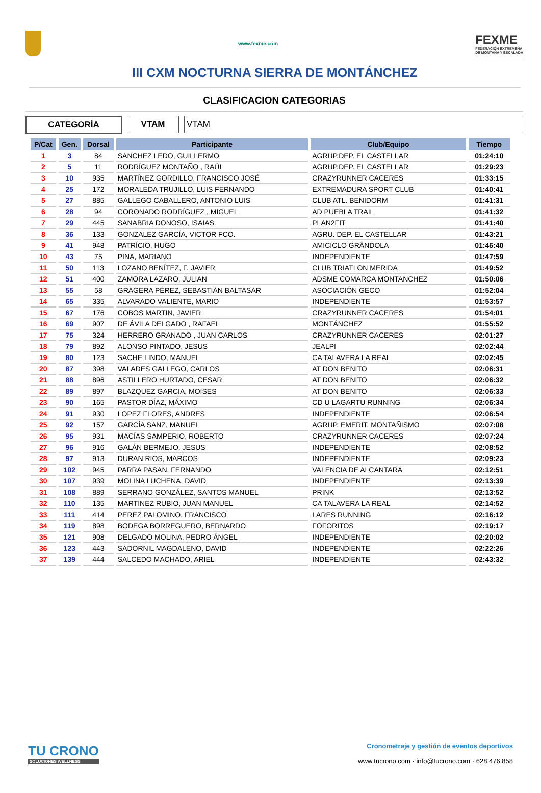www.fexme.com
FEXME
FEDERACIÓN EXTREMEÑA
DE MONTAÑA Y ESCALADA
III CXM NOCTURNA SIERRA DE MONTÁNCHEZ
CLASIFICACION CATEGORIAS
CATEGORÍA VTAM VTAM
| P/Cat | Gen. | Dorsal | Participante | Club/Equipo | Tiempo |
| --- | --- | --- | --- | --- | --- |
| 1 | 3 | 84 | SANCHEZ LEDO, GUILLERMO | AGRUP.DEP. EL CASTELLAR | 01:24:10 |
| 2 | 5 | 11 | RODRÍGUEZ MONTAÑO , RAÚL | AGRUP.DEP. EL CASTELLAR | 01:29:23 |
| 3 | 10 | 935 | MARTÍNEZ GORDILLO, FRANCISCO JOSÉ | CRAZYRUNNER CACERES | 01:33:15 |
| 4 | 25 | 172 | MORALEDA TRUJILLO, LUIS FERNANDO | EXTREMADURA SPORT CLUB | 01:40:41 |
| 5 | 27 | 885 | GALLEGO CABALLERO, ANTONIO LUIS | CLUB ATL. BENIDORM | 01:41:31 |
| 6 | 28 | 94 | CORONADO RODRÍGUEZ , MIGUEL | AD PUEBLA TRAIL | 01:41:32 |
| 7 | 29 | 445 | SANABRIA DONOSO, ISAIAS | PLAN2FIT | 01:41:40 |
| 8 | 36 | 133 | GONZALEZ GARCÍA, VICTOR FCO. | AGRU. DEP. EL CASTELLAR | 01:43:21 |
| 9 | 41 | 948 | PATRÍCIO, HUGO | AMICICLO GRÂNDOLA | 01:46:40 |
| 10 | 43 | 75 | PINA, MARIANO | INDEPENDIENTE | 01:47:59 |
| 11 | 50 | 113 | LOZANO BENÍTEZ, F. JAVIER | CLUB TRIATLON MERIDA | 01:49:52 |
| 12 | 51 | 400 | ZAMORA LAZARO, JULIAN | ADSME COMARCA MONTANCHEZ | 01:50:06 |
| 13 | 55 | 58 | GRAGERA PÉREZ, SEBASTIÁN BALTASAR | ASOCIACIÓN GECO | 01:52:04 |
| 14 | 65 | 335 | ALVARADO VALIENTE, MARIO | INDEPENDIENTE | 01:53:57 |
| 15 | 67 | 176 | COBOS MARTIN, JAVIER | CRAZYRUNNER CACERES | 01:54:01 |
| 16 | 69 | 907 | DE ÁVILA DELGADO , RAFAEL | MONTÁNCHEZ | 01:55:52 |
| 17 | 75 | 324 | HERRERO GRANADO , JUAN CARLOS | CRAZYRUNNER CACERES | 02:01:27 |
| 18 | 79 | 892 | ALONSO PINTADO, JESUS | JEALPI | 02:02:44 |
| 19 | 80 | 123 | SACHE LINDO, MANUEL | CA TALAVERA LA REAL | 02:02:45 |
| 20 | 87 | 398 | VALADES GALLEGO, CARLOS | AT DON BENITO | 02:06:31 |
| 21 | 88 | 896 | ASTILLERO HURTADO, CESAR | AT DON BENITO | 02:06:32 |
| 22 | 89 | 897 | BLAZQUEZ GARCIA, MOISES | AT DON BENITO | 02:06:33 |
| 23 | 90 | 165 | PASTOR DÍAZ, MÁXIMO | CD U LAGARTU RUNNING | 02:06:34 |
| 24 | 91 | 930 | LOPEZ FLORES, ANDRES | INDEPENDIENTE | 02:06:54 |
| 25 | 92 | 157 | GARCÍA SANZ, MANUEL | AGRUP. EMERIT. MONTAÑISMO | 02:07:08 |
| 26 | 95 | 931 | MACÍAS SAMPERIO, ROBERTO | CRAZYRUNNER CACERES | 02:07:24 |
| 27 | 96 | 916 | GALÁN BERMEJO, JESUS | INDEPENDIENTE | 02:08:52 |
| 28 | 97 | 913 | DURAN RIOS, MARCOS | INDEPENDIENTE | 02:09:23 |
| 29 | 102 | 945 | PARRA PASAN, FERNANDO | VALENCIA DE ALCANTARA | 02:12:51 |
| 30 | 107 | 939 | MOLINA LUCHENA, DAVID | INDEPENDIENTE | 02:13:39 |
| 31 | 108 | 889 | SERRANO GONZÁLEZ, SANTOS MANUEL | PRINK | 02:13:52 |
| 32 | 110 | 135 | MARTINEZ RUBIO, JUAN MANUEL | CA TALAVERA LA REAL | 02:14:52 |
| 33 | 111 | 414 | PEREZ PALOMINO, FRANCISCO | LARES RUNNING | 02:16:12 |
| 34 | 119 | 898 | BODEGA BORREGUERO, BERNARDO | FOFORITOS | 02:19:17 |
| 35 | 121 | 908 | DELGADO MOLINA, PEDRO ÁNGEL | INDEPENDIENTE | 02:20:02 |
| 36 | 123 | 443 | SADORNIL MAGDALENO, DAVID | INDEPENDIENTE | 02:22:26 |
| 37 | 139 | 444 | SALCEDO MACHADO, ARIEL | INDEPENDIENTE | 02:43:32 |
TU CRONO
SOLUCIONES WELLNESS
Cronometraje y gestión de eventos deportivos
www.tucrono.com · info@tucrono.com · 628.476.858